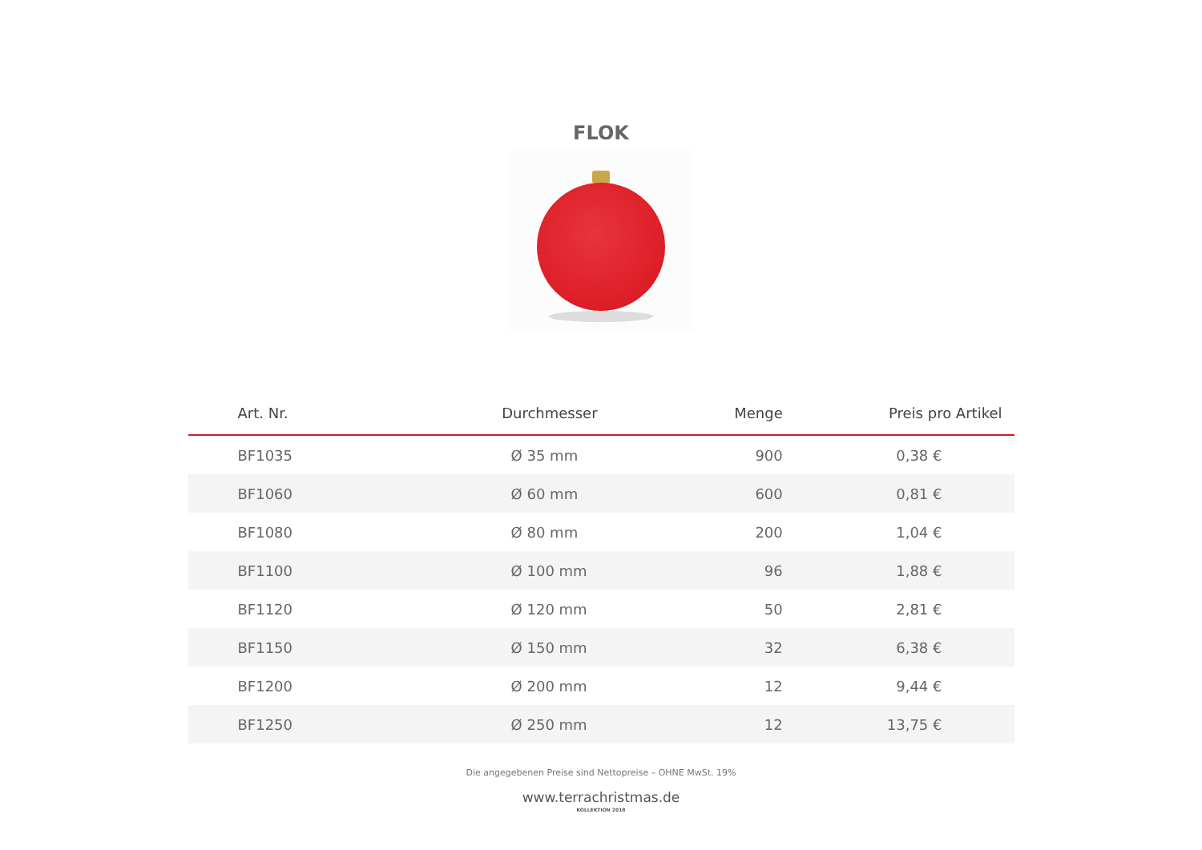FLOK
| Art. Nr. | Durchmesser | Menge | Preis pro Artikel |
| --- | --- | --- | --- |
| BF1035 | Ø 35 mm | 900 | 0,38 € |
| BF1060 | Ø 60 mm | 600 | 0,81 € |
| BF1080 | Ø 80 mm | 200 | 1,04 € |
| BF1100 | Ø 100 mm | 96 | 1,88 € |
| BF1120 | Ø 120 mm | 50 | 2,81 € |
| BF1150 | Ø 150 mm | 32 | 6,38 € |
| BF1200 | Ø 200 mm | 12 | 9,44 € |
| BF1250 | Ø 250 mm | 12 | 13,75 € |
Die angegebenen Preise sind Nettopreise – OHNE MwSt. 19%
www.terrachristmas.de
KOLLEKTION 2018